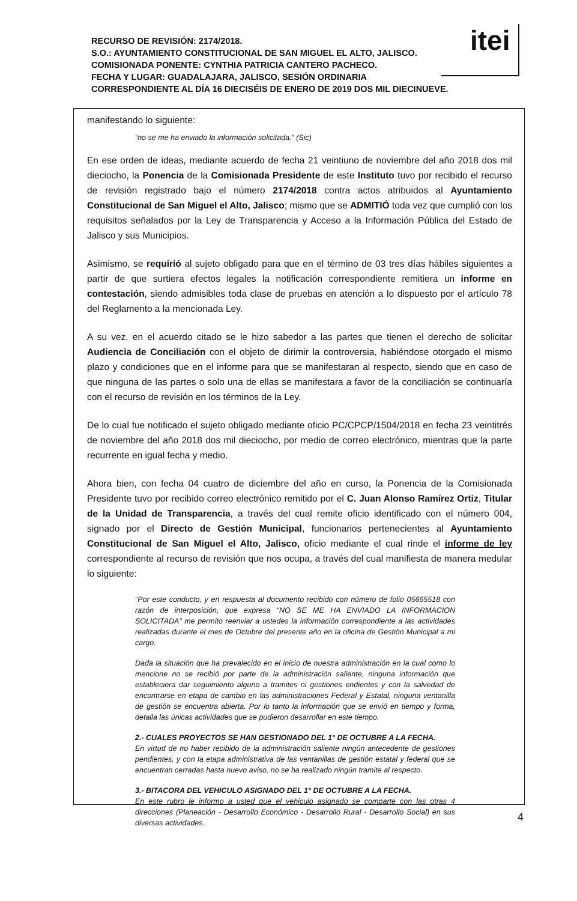RECURSO DE REVISIÓN: 2174/2018.
S.O.: AYUNTAMIENTO CONSTITUCIONAL DE SAN MIGUEL EL ALTO, JALISCO.
COMISIONADA PONENTE: CYNTHIA PATRICIA CANTERO PACHECO.
FECHA Y LUGAR: GUADALAJARA, JALISCO, SESIÓN ORDINARIA
CORRESPONDIENTE AL DÍA 16 DIECISÉIS DE ENERO DE 2019 DOS MIL DIECINUEVE.
itei
manifestando lo siguiente:
“no se me ha enviado la información solicitada.” (Sic)
En ese orden de ideas, mediante acuerdo de fecha 21 veintiuno de noviembre del año 2018 dos mil dieciocho, la Ponencia de la Comisionada Presidente de este Instituto tuvo por recibido el recurso de revisión registrado bajo el número 2174/2018 contra actos atribuidos al Ayuntamiento Constitucional de San Miguel el Alto, Jalisco; mismo que se ADMITIÓ toda vez que cumplió con los requisitos señalados por la Ley de Transparencia y Acceso a la Información Pública del Estado de Jalisco y sus Municipios.
Asimismo, se requirió al sujeto obligado para que en el término de 03 tres días hábiles siguientes a partir de que surtiera efectos legales la notificación correspondiente remitiera un informe en contestación, siendo admisibles toda clase de pruebas en atención a lo dispuesto por el artículo 78 del Reglamento a la mencionada Ley.
A su vez, en el acuerdo citado se le hizo sabedor a las partes que tienen el derecho de solicitar Audiencia de Conciliación con el objeto de dirimir la controversia, habiéndose otorgado el mismo plazo y condiciones que en el informe para que se manifestaran al respecto, siendo que en caso de que ninguna de las partes o solo una de ellas se manifestara a favor de la conciliación se continuaría con el recurso de revisión en los términos de la Ley.
De lo cual fue notificado el sujeto obligado mediante oficio PC/CPCP/1504/2018 en fecha 23 veintitrés de noviembre del año 2018 dos mil dieciocho, por medio de correo electrónico, mientras que la parte recurrente en igual fecha y medio.
Ahora bien, con fecha 04 cuatro de diciembre del año en curso, la Ponencia de la Comisionada Presidente tuvo por recibido correo electrónico remitido por el C. Juan Alonso Ramírez Ortiz, Titular de la Unidad de Transparencia, a través del cual remite oficio identificado con el número 004, signado por el Directo de Gestión Municipal, funcionarios pertenecientes al Ayuntamiento Constitucional de San Miguel el Alto, Jalisco, oficio mediante el cual rinde el informe de ley correspondiente al recurso de revisión que nos ocupa, a través del cual manifiesta de manera medular lo siguiente:
“Por este conducto, y en respuesta al documento recibido con número de folio 05665518 con razón de interposición, que expresa “NO SE ME HA ENVIADO LA INFORMACION SOLICITADA” me permito reenviar a ustedes la información correspondiente a las actividades realizadas durante el mes de Octubre del presente año en la oficina de Gestión Municipal a mi cargo.
Dada la situación que ha prevalecido en el inicio de nuestra administración en la cual como lo mencione no se recibió por parte de la administración saliente, ninguna información que estableciera dar seguimiento alguno a tramites ni gestiones endientes y con la salvedad de encontrarse en etapa de cambio en las administraciones Federal y Estatal, ninguna ventanilla de gestión se encuentra abierta. Por lo tanto la información que se envió en tiempo y forma, detalla las únicas actividades que se pudieron desarrollar en este tiempo.
2.- CUALES PROYECTOS SE HAN GESTIONADO DEL 1° DE OCTUBRE A LA FECHA.
En virtud de no haber recibido de la administración saliente ningún antecedente de gestiones pendientes, y con la etapa administrativa de las ventanillas de gestión estatal y federal que se encuentran cerradas hasta nuevo aviso, no se ha realizado ningún tramite al respecto.
3.- BITACORA DEL VEHICULO ASIGNADO DEL 1° DE OCTUBRE A LA FECHA.
En este rubro le informo a usted que el vehiculo asignado se comparte con las otras 4 direcciones (Planeación - Desarrollo Económico - Desarrollo Rural - Desarrollo Social) en sus diversas actividades.
4